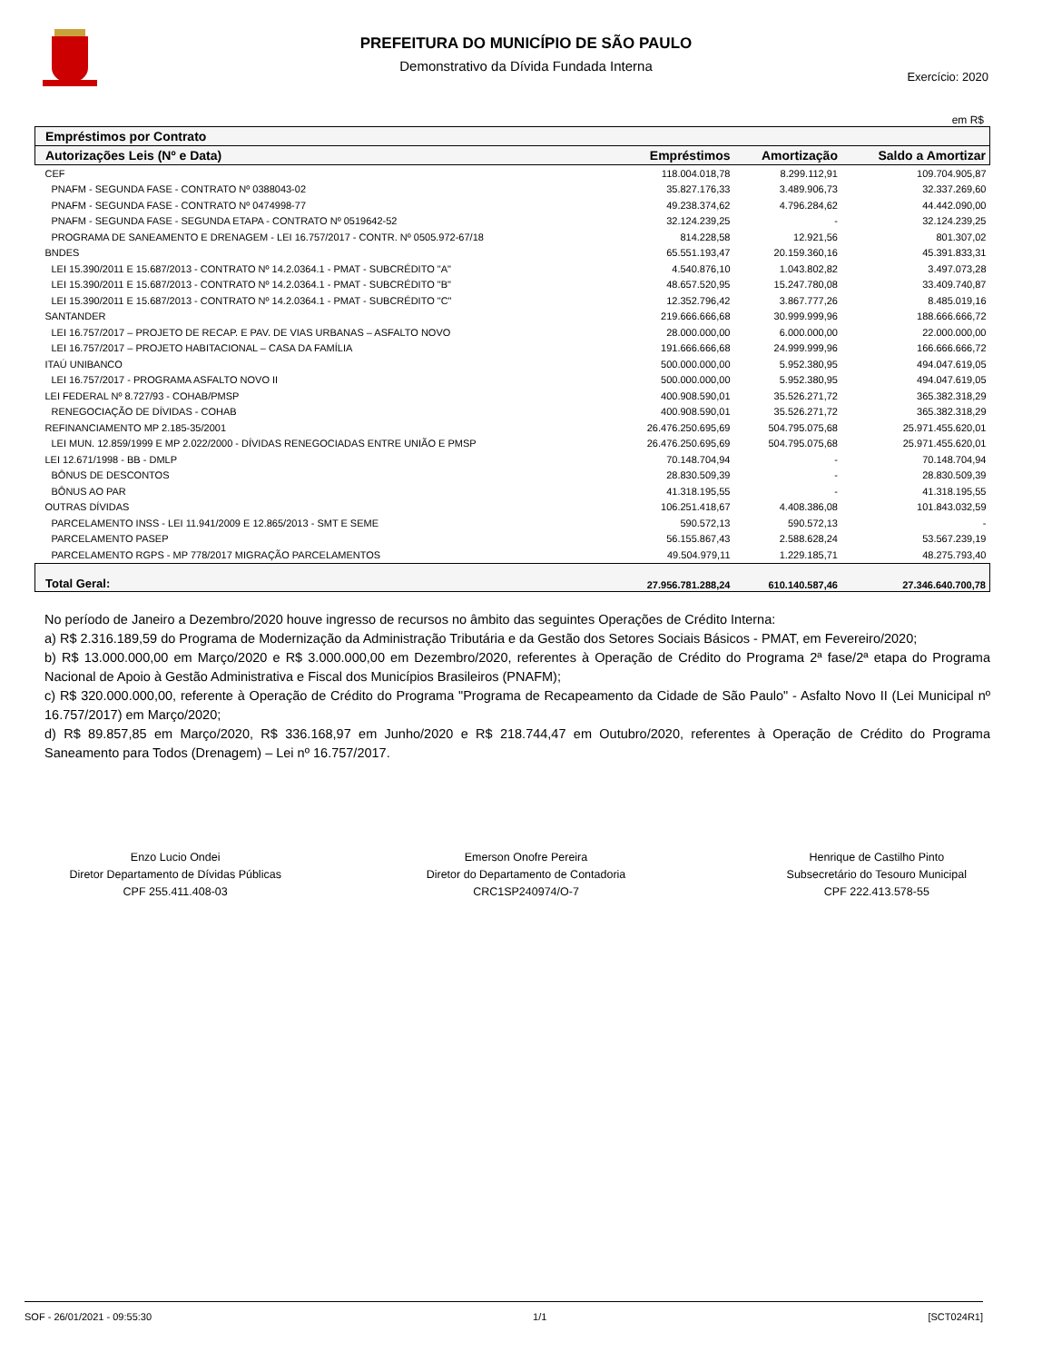PREFEITURA DO MUNICÍPIO DE SÃO PAULO
Demonstrativo da Dívida Fundada Interna
Exercício: 2020
em R$
| Empréstimos por Contrato | | | |
| --- | --- | --- | --- |
| Autorizações Leis (Nº e Data) | Empréstimos | Amortização | Saldo a Amortizar |
| CEF | 118.004.018,78 | 8.299.112,91 | 109.704.905,87 |
| PNAFM - SEGUNDA FASE - CONTRATO Nº 0388043-02 | 35.827.176,33 | 3.489.906,73 | 32.337.269,60 |
| PNAFM - SEGUNDA FASE - CONTRATO Nº 0474998-77 | 49.238.374,62 | 4.796.284,62 | 44.442.090,00 |
| PNAFM - SEGUNDA FASE - SEGUNDA ETAPA - CONTRATO Nº 0519642-52 | 32.124.239,25 | - | 32.124.239,25 |
| PROGRAMA DE SANEAMENTO E DRENAGEM - LEI 16.757/2017 - CONTR. Nº 0505.972-67/18 | 814.228,58 | 12.921,56 | 801.307,02 |
| BNDES | 65.551.193,47 | 20.159.360,16 | 45.391.833,31 |
| LEI 15.390/2011 E 15.687/2013 - CONTRATO Nº 14.2.0364.1 - PMAT - SUBCRÉDITO "A" | 4.540.876,10 | 1.043.802,82 | 3.497.073,28 |
| LEI 15.390/2011 E 15.687/2013 - CONTRATO Nº 14.2.0364.1 - PMAT - SUBCRÉDITO "B" | 48.657.520,95 | 15.247.780,08 | 33.409.740,87 |
| LEI 15.390/2011 E 15.687/2013 - CONTRATO Nº 14.2.0364.1 - PMAT - SUBCRÉDITO "C" | 12.352.796,42 | 3.867.777,26 | 8.485.019,16 |
| SANTANDER | 219.666.666,68 | 30.999.999,96 | 188.666.666,72 |
| LEI 16.757/2017 – PROJETO DE RECAP. E PAV. DE VIAS URBANAS – ASFALTO NOVO | 28.000.000,00 | 6.000.000,00 | 22.000.000,00 |
| LEI 16.757/2017 – PROJETO HABITACIONAL – CASA DA FAMÍLIA | 191.666.666,68 | 24.999.999,96 | 166.666.666,72 |
| ITAÚ UNIBANCO | 500.000.000,00 | 5.952.380,95 | 494.047.619,05 |
| LEI 16.757/2017 - PROGRAMA ASFALTO NOVO II | 500.000.000,00 | 5.952.380,95 | 494.047.619,05 |
| LEI FEDERAL Nº 8.727/93 - COHAB/PMSP | 400.908.590,01 | 35.526.271,72 | 365.382.318,29 |
| RENEGOCIAÇÃO DE DÍVIDAS - COHAB | 400.908.590,01 | 35.526.271,72 | 365.382.318,29 |
| REFINANCIAMENTO MP 2.185-35/2001 | 26.476.250.695,69 | 504.795.075,68 | 25.971.455.620,01 |
| LEI MUN. 12.859/1999 E MP 2.022/2000 - DÍVIDAS RENEGOCIADAS ENTRE UNIÃO E PMSP | 26.476.250.695,69 | 504.795.075,68 | 25.971.455.620,01 |
| LEI 12.671/1998 - BB - DMLP | 70.148.704,94 | - | 70.148.704,94 |
| BÔNUS DE DESCONTOS | 28.830.509,39 | - | 28.830.509,39 |
| BÔNUS AO PAR | 41.318.195,55 | - | 41.318.195,55 |
| OUTRAS DÍVIDAS | 106.251.418,67 | 4.408.386,08 | 101.843.032,59 |
| PARCELAMENTO INSS - LEI 11.941/2009 E 12.865/2013 - SMT E SEME | 590.572,13 | 590.572,13 | - |
| PARCELAMENTO PASEP | 56.155.867,43 | 2.588.628,24 | 53.567.239,19 |
| PARCELAMENTO RGPS - MP 778/2017 MIGRAÇÃO PARCELAMENTOS | 49.504.979,11 | 1.229.185,71 | 48.275.793,40 |
| Total Geral: | 27.956.781.288,24 | 610.140.587,46 | 27.346.640.700,78 |
No período de Janeiro a Dezembro/2020 houve ingresso de recursos no âmbito das seguintes Operações de Crédito Interna:
a) R$ 2.316.189,59 do Programa de Modernização da Administração Tributária e da Gestão dos Setores Sociais Básicos - PMAT, em Fevereiro/2020;
b) R$ 13.000.000,00 em Março/2020 e R$ 3.000.000,00 em Dezembro/2020, referentes à Operação de Crédito do Programa 2ª fase/2ª etapa do Programa Nacional de Apoio à Gestão Administrativa e Fiscal dos Municípios Brasileiros (PNAFM);
c) R$ 320.000.000,00, referente à Operação de Crédito do Programa "Programa de Recapeamento da Cidade de São Paulo" - Asfalto Novo II (Lei Municipal nº 16.757/2017) em Março/2020;
d) R$ 89.857,85 em Março/2020, R$ 336.168,97 em Junho/2020 e R$ 218.744,47 em Outubro/2020, referentes à Operação de Crédito do Programa Saneamento para Todos (Drenagem) – Lei nº 16.757/2017.
Enzo Lucio Ondei
Diretor Departamento de Dívidas Públicas
CPF 255.411.408-03
Emerson Onofre Pereira
Diretor do Departamento de Contadoria
CRC1SP240974/O-7
Henrique de Castilho Pinto
Subsecretário do Tesouro Municipal
CPF 222.413.578-55
SOF - 26/01/2021 - 09:55:30 1/1 [SCT024R1]